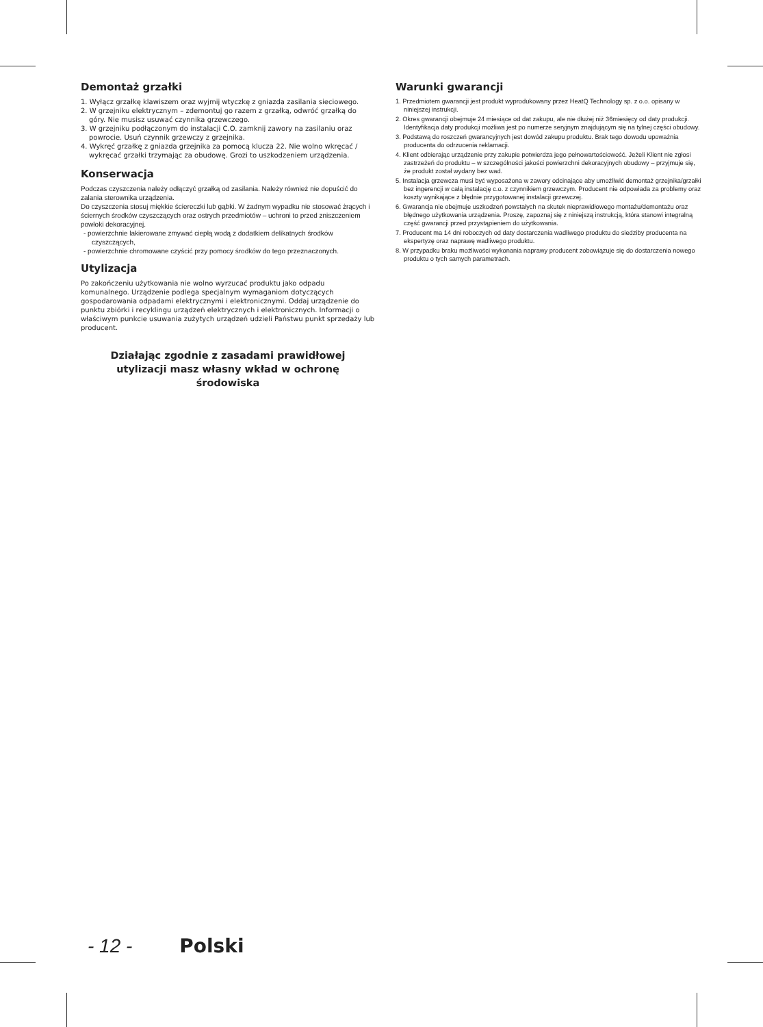Demontaż grzałki
1. Wyłącz grzałkę klawiszem oraz wyjmij wtyczkę z gniazda zasilania sieciowego.
2. W grzejniku elektrycznym – zdemontuj go razem z grzałką, odwróć grzałką do góry. Nie musisz usuwać czynnika grzewczego.
3. W grzejniku podłączonym do instalacji C.O. zamknij zawory na zasilaniu oraz powrocie. Usuń czynnik grzewczy z grzejnika.
4. Wykręć grzałkę z gniazda grzejnika za pomocą klucza 22. Nie wolno wkręcać / wykręcać grzałki trzymając za obudowę. Grozi to uszkodzeniem urządzenia.
Konserwacja
Podczas czyszczenia należy odłączyć grzałką od zasilania. Należy również nie dopuścić do zalania sterownika urządzenia.
Do czyszczenia stosuj miękkie ściereczki lub gąbki. W żadnym wypadku nie stosować żrących i ściernych środków czyszczących oraz ostrych przedmiotów – uchroni to przed zniszczeniem powłoki dekoracyjnej.
- powierzchnie lakierowane zmywać ciepłą wodą z dodatkiem delikatnych środków czyszczących,
- powierzchnie chromowane czyścić przy pomocy środków do tego przeznaczonych.
Utylizacja
Po zakończeniu użytkowania nie wolno wyrzucać produktu jako odpadu komunalnego. Urządzenie podlega specjalnym wymaganiom dotyczących gospodarowania odpadami elektrycznymi i elektronicznymi. Oddaj urządzenie do punktu zbiórki i recyklingu urządzeń elektrycznych i elektronicznych. Informacji o właściwym punkcie usuwania zużytych urządzeń udzieli Państwu punkt sprzedaży lub producent.
Działając zgodnie z zasadami prawidłowej utylizacji masz własny wkład w ochronę środowiska
Warunki gwarancji
1. Przedmiotem gwarancji jest produkt wyprodukowany przez HeatQ Technology sp. z o.o. opisany w niniejszej instrukcji.
2. Okres gwarancji obejmuje 24 miesiące od dat zakupu, ale nie dłużej niż 36miesięcy od daty produkcji. Identyfikacja daty produkcji możliwa jest po numerze seryjnym znajdującym się na tylnej części obudowy.
3. Podstawą do roszczeń gwarancyjnych jest dowód zakupu produktu. Brak tego dowodu upoważnia producenta do odrzucenia reklamacji.
4. Klient odbierając urządzenie przy zakupie potwierdza jego pełnowartościowość. Jeżeli Klient nie zgłosi zastrzeżeń do produktu – w szczególności jakości powierzchni dekoracyjnych obudowy – przyjmuje się, że produkt został wydany bez wad.
5. Instalacja grzewcza musi być wyposażona w zawory odcinające aby umożliwić demontaż grzejnika/grzałki bez ingerencji w całą instalację c.o. z czynnikiem grzewczym. Producent nie odpowiada za problemy oraz koszty wynikające z błędnie przygotowanej instalacji grzewczej.
6. Gwarancja nie obejmuje uszkodzeń powstałych na skutek nieprawidłowego montażu/demontażu oraz błędnego użytkowania urządzenia. Proszę, zapoznaj się z niniejszą instrukcją, która stanowi integralną część gwarancji przed przystąpieniem do użytkowania.
7. Producent ma 14 dni roboczych od daty dostarczenia wadliwego produktu do siedziby producenta na ekspertyzę oraz naprawę wadliwego produktu.
8. W przypadku braku możliwości wykonania naprawy producent zobowiązuje się do dostarczenia nowego produktu o tych samych parametrach.
- 12 - Polski